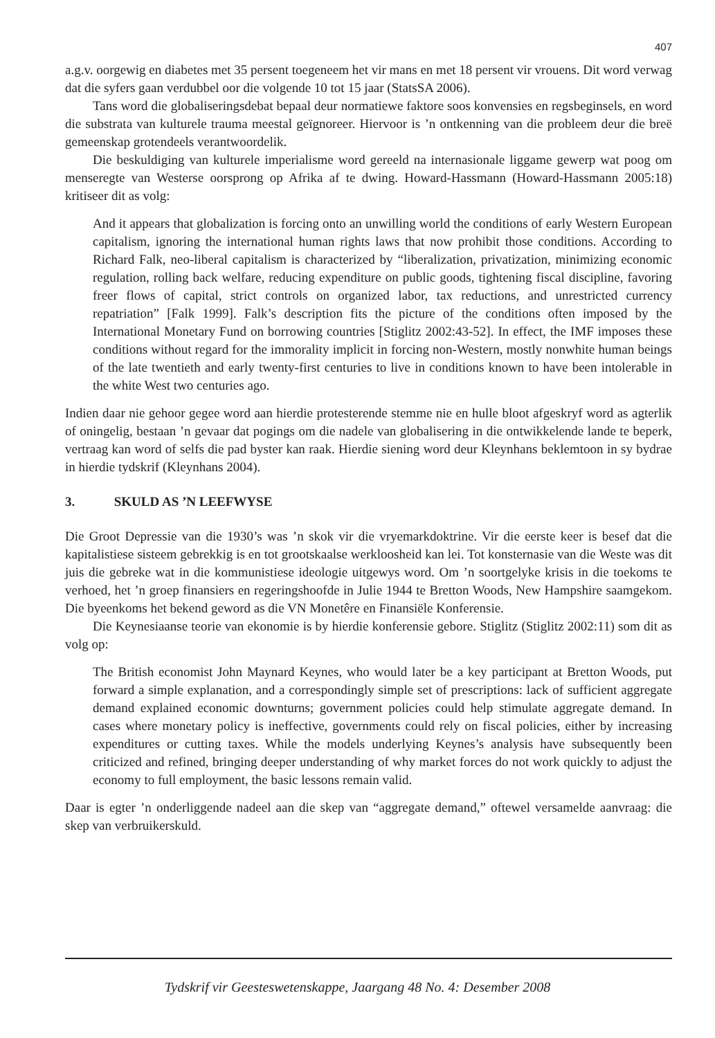407
a.g.v. oorgewig en diabetes met 35 persent toegeneem het vir mans en met 18 persent vir vrouens. Dit word verwag dat die syfers gaan verdubbel oor die volgende 10 tot 15 jaar (StatsSA 2006).
Tans word die globaliseringsdebat bepaal deur normatiewe faktore soos konvensies en regsbeginsels, en word die substrata van kulturele trauma meestal geïgnoreer. Hiervoor is ’n ontkenning van die probleem deur die breë gemeenskap grotendeels verantwoordelik.
Die beskuldiging van kulturele imperialisme word gereeld na internasionale liggame gewerp wat poog om menseregte van Westerse oorsprong op Afrika af te dwing. Howard-Hassmann (Howard-Hassmann 2005:18) kritiseer dit as volg:
And it appears that globalization is forcing onto an unwilling world the conditions of early Western European capitalism, ignoring the international human rights laws that now prohibit those conditions. According to Richard Falk, neo-liberal capitalism is characterized by “liberalization, privatization, minimizing economic regulation, rolling back welfare, reducing expenditure on public goods, tightening fiscal discipline, favoring freer flows of capital, strict controls on organized labor, tax reductions, and unrestricted currency repatriation” [Falk 1999]. Falk’s description fits the picture of the conditions often imposed by the International Monetary Fund on borrowing countries [Stiglitz 2002:43-52]. In effect, the IMF imposes these conditions without regard for the immorality implicit in forcing non-Western, mostly nonwhite human beings of the late twentieth and early twenty-first centuries to live in conditions known to have been intolerable in the white West two centuries ago.
Indien daar nie gehoor gegee word aan hierdie protesterende stemme nie en hulle bloot afgeskryf word as agterlik of oningelig, bestaan ’n gevaar dat pogings om die nadele van globalisering in die ontwikkelende lande te beperk, vertraag kan word of selfs die pad byster kan raak. Hierdie siening word deur Kleynhans beklemtoon in sy bydrae in hierdie tydskrif (Kleynhans 2004).
3. SKULD AS ’N LEEFWYSE
Die Groot Depressie van die 1930’s was ’n skok vir die vryemarkdoktrine. Vir die eerste keer is besef dat die kapitalistiese sisteem gebrekkig is en tot grootskaalse werkloosheid kan lei. Tot konsternasie van die Weste was dit juis die gebreke wat in die kommunistiese ideologie uitgewys word. Om ’n soortgelyke krisis in die toekoms te verhoed, het ’n groep finansiers en regeringshoofde in Julie 1944 te Bretton Woods, New Hampshire saamgekom. Die byeenkoms het bekend geword as die VN Monetêre en Finansiële Konferensie.
Die Keynesiaanse teorie van ekonomie is by hierdie konferensie gebore. Stiglitz (Stiglitz 2002:11) som dit as volg op:
The British economist John Maynard Keynes, who would later be a key participant at Bretton Woods, put forward a simple explanation, and a correspondingly simple set of prescriptions: lack of sufficient aggregate demand explained economic downturns; government policies could help stimulate aggregate demand. In cases where monetary policy is ineffective, governments could rely on fiscal policies, either by increasing expenditures or cutting taxes. While the models underlying Keynes’s analysis have subsequently been criticized and refined, bringing deeper understanding of why market forces do not work quickly to adjust the economy to full employment, the basic lessons remain valid.
Daar is egter ’n onderliggende nadeel aan die skep van “aggregate demand,” oftewel versamelde aanvraag: die skep van verbruikerskuld.
Tydskrif vir Geesteswetenskappe, Jaargang 48 No. 4: Desember 2008